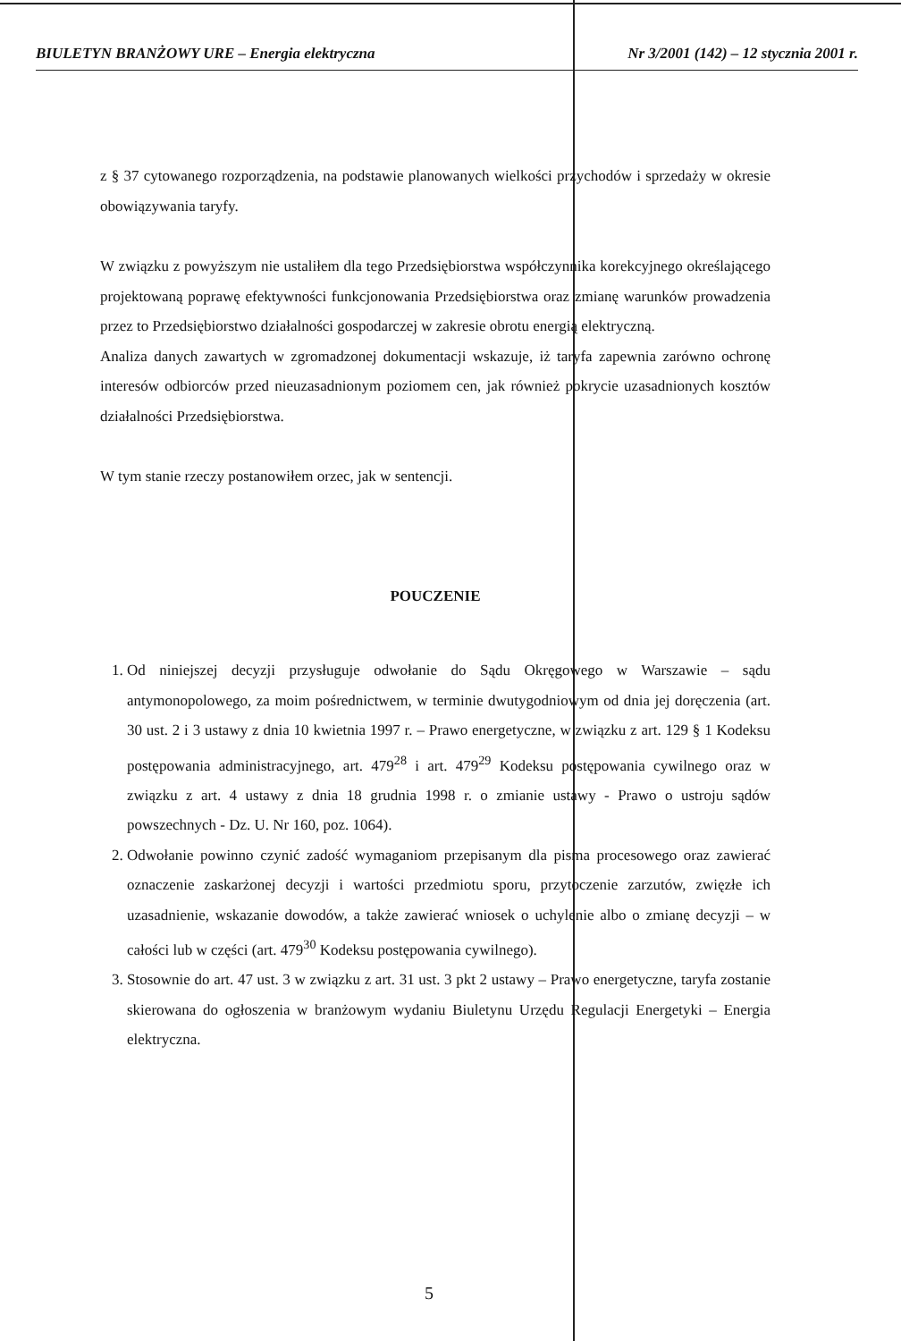BIULETYN BRANŻOWY URE – Energia elektryczna Nr 3/2001 (142) – 12 stycznia 2001 r.
z § 37 cytowanego rozporządzenia, na podstawie planowanych wielkości przychodów i sprzedaży w okresie obowiązywania taryfy.
W związku z powyższym nie ustaliłem dla tego Przedsiębiorstwa współczynnika korekcyjnego określającego projektowaną poprawę efektywności funkcjonowania Przedsiębiorstwa oraz zmianę warunków prowadzenia przez to Przedsiębiorstwo działalności gospodarczej w zakresie obrotu energią elektryczną.
Analiza danych zawartych w zgromadzonej dokumentacji wskazuje, iż taryfa zapewnia zarówno ochronę interesów odbiorców przed nieuzasadnionym poziomem cen, jak również pokrycie uzasadnionych kosztów działalności Przedsiębiorstwa.
W tym stanie rzeczy postanowiłem orzec, jak w sentencji.
POUCZENIE
1. Od niniejszej decyzji przysługuje odwołanie do Sądu Okręgowego w Warszawie – sądu antymonopolowego, za moim pośrednictwem, w terminie dwutygodniowym od dnia jej doręczenia (art. 30 ust. 2 i 3 ustawy z dnia 10 kwietnia 1997 r. – Prawo energetyczne, w związku z art. 129 § 1 Kodeksu postępowania administracyjnego, art. 479<sup>28</sup> i art. 479<sup>29</sup> Kodeksu postępowania cywilnego oraz w związku z art. 4 ustawy z dnia 18 grudnia 1998 r. o zmianie ustawy - Prawo o ustroju sądów powszechnych - Dz. U. Nr 160, poz. 1064).
2. Odwołanie powinno czynić zadość wymaganiom przepisanym dla pisma procesowego oraz zawierać oznaczenie zaskarżonej decyzji i wartości przedmiotu sporu, przytoczenie zarzutów, zwięzłe ich uzasadnienie, wskazanie dowodów, a także zawierać wniosek o uchylenie albo o zmianę decyzji – w całości lub w części (art. 479<sup>30</sup> Kodeksu postępowania cywilnego).
3. Stosownie do art. 47 ust. 3 w związku z art. 31 ust. 3 pkt 2 ustawy – Prawo energetyczne, taryfa zostanie skierowana do ogłoszenia w branżowym wydaniu Biuletynu Urzędu Regulacji Energetyki – Energia elektryczna.
5